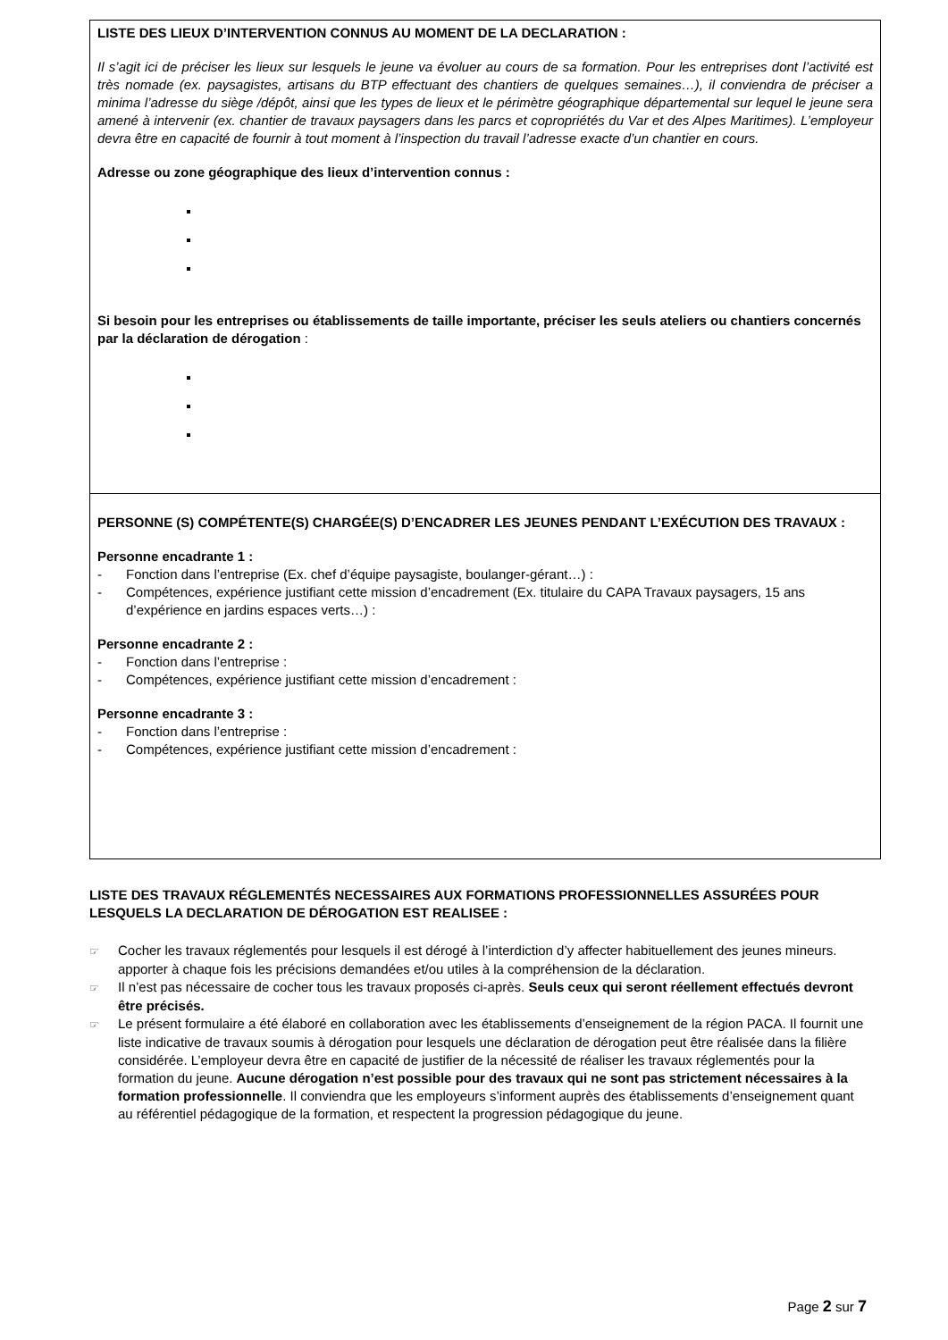LISTE DES LIEUX D’INTERVENTION CONNUS AU MOMENT DE LA DECLARATION :
Il s’agit ici de préciser les lieux sur lesquels le jeune va évoluer au cours de sa formation. Pour les entreprises dont l’activité est très nomade (ex. paysagistes, artisans du BTP effectuant des chantiers de quelques semaines…), il conviendra de préciser a minima l’adresse du siège /dépôt, ainsi que les types de lieux et le périmètre géographique départemental sur lequel le jeune sera amené à intervenir (ex. chantier de travaux paysagers dans les parcs et copropriétés du Var et des Alpes Maritimes). L’employeur devra être en capacité de fournir à tout moment à l’inspection du travail l’adresse exacte d’un chantier en cours.
Adresse ou zone géographique des lieux d’intervention connus :
Si besoin pour les entreprises ou établissements de taille importante, préciser les seuls ateliers ou chantiers concernés par la déclaration de dérogation :
PERSONNE (S) COMPÉTENTE(S) CHARGÉE(S) D’ENCADRER LES JEUNES PENDANT L’EXÉCUTION DES TRAVAUX :
Personne encadrante 1 :
- Fonction dans l’entreprise (Ex. chef d’équipe paysagiste, boulanger-gérant…) :
- Compétences, expérience justifiant cette mission d’encadrement (Ex. titulaire du CAPA Travaux paysagers, 15 ans d’expérience en jardins espaces verts…) :
Personne encadrante 2 :
- Fonction dans l’entreprise :
- Compétences, expérience justifiant cette mission d’encadrement :
Personne encadrante 3 :
- Fonction dans l’entreprise :
- Compétences, expérience justifiant cette mission d’encadrement :
LISTE DES TRAVAUX RÉGLEMENTÉS NECESSAIRES AUX FORMATIONS PROFESSIONNELLES ASSURÉES POUR LESQUELS LA DECLARATION DE DÉROGATION EST REALISEE :
☞ Cocher les travaux réglementés pour lesquels il est dérogé à l’interdiction d’y affecter habituellement des jeunes mineurs. apporter à chaque fois les précisions demandées et/ou utiles à la compréhension de la déclaration.
☞ Il n’est pas nécessaire de cocher tous les travaux proposés ci-après. Seuls ceux qui seront réellement effectués devront être précisés.
☞ Le présent formulaire a été élaboré en collaboration avec les établissements d’enseignement de la région PACA. Il fournit une liste indicative de travaux soumis à dérogation pour lesquels une déclaration de dérogation peut être réalisée dans la filière considérée. L’employeur devra être en capacité de justifier de la nécessité de réaliser les travaux réglementés pour la formation du jeune. Aucune dérogation n’est possible pour des travaux qui ne sont pas strictement nécessaires à la formation professionnelle. Il conviendra que les employeurs s’informent auprès des établissements d’enseignement quant au référentiel pédagogique de la formation, et respectent la progression pédagogique du jeune.
Page 2 sur 7